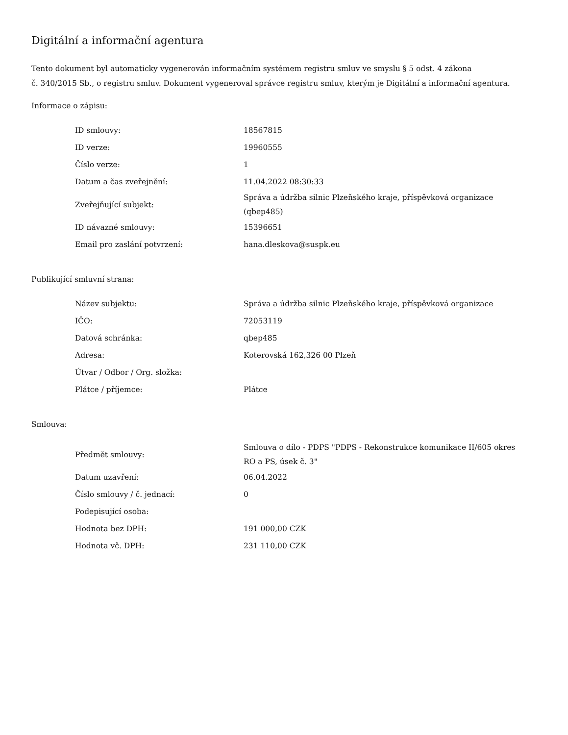Digitální a informační agentura
Tento dokument byl automaticky vygenerován informačním systémem registru smluv ve smyslu § 5 odst. 4 zákona
č. 340/2015 Sb., o registru smluv. Dokument vygeneroval správce registru smluv, kterým je Digitální a informační agentura.
Informace o zápisu:
| ID smlouvy: | 18567815 |
| ID verze: | 19960555 |
| Číslo verze: | 1 |
| Datum a čas zveřejnění: | 11.04.2022 08:30:33 |
| Zveřejňující subjekt: | Správa a údržba silnic Plzeňského kraje, příspěvková organizace (qbep485) |
| ID návazné smlouvy: | 15396651 |
| Email pro zaslání potvrzení: | hana.dleskova@suspk.eu |
Publikující smluvní strana:
| Název subjektu: | Správa a údržba silnic Plzeňského kraje, příspěvková organizace |
| IČO: | 72053119 |
| Datová schránka: | qbep485 |
| Adresa: | Koterovská 162,326 00 Plzeň |
| Útvar / Odbor / Org. složka: | |
| Plátce / příjemce: | Plátce |
Smlouva:
| Předmět smlouvy: | Smlouva o dílo - PDPS "PDPS - Rekonstrukce komunikace II/605 okres RO a PS, úsek č. 3" |
| Datum uzavření: | 06.04.2022 |
| Číslo smlouvy / č. jednací: | 0 |
| Podepisující osoba: | |
| Hodnota bez DPH: | 191 000,00 CZK |
| Hodnota vč. DPH: | 231 110,00 CZK |